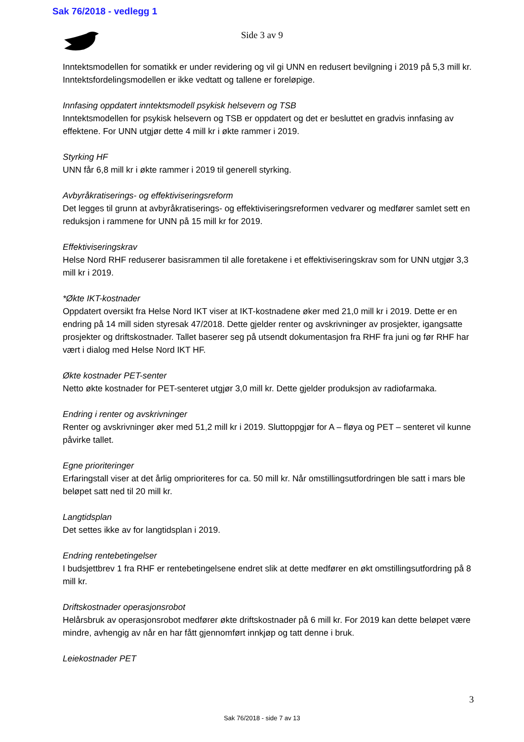Sak 76/2018 - vedlegg 1
Side 3 av 9
Inntektsmodellen for somatikk er under revidering og vil gi UNN en redusert bevilgning i 2019 på 5,3 mill kr. Inntektsfordelingsmodellen er ikke vedtatt og tallene er foreløpige.
Innfasing oppdatert inntektsmodell psykisk helsevern og TSB
Inntektsmodellen for psykisk helsevern og TSB er oppdatert og det er besluttet en gradvis innfasing av effektene. For UNN utgjør dette 4 mill kr i økte rammer i 2019.
Styrking HF
UNN får 6,8 mill kr i økte rammer i 2019 til generell styrking.
Avbyråkratiserings- og effektiviseringsreform
Det legges til grunn at avbyråkratiserings- og effektiviseringsreformen vedvarer og medfører samlet sett en reduksjon i rammene for UNN på 15 mill kr for 2019.
Effektiviseringskrav
Helse Nord RHF reduserer basisrammen til alle foretakene i et effektiviseringskrav som for UNN utgjør 3,3 mill kr i 2019.
*Økte IKT-kostnader
Oppdatert oversikt fra Helse Nord IKT viser at IKT-kostnadene øker med 21,0 mill kr i 2019. Dette er en endring på 14 mill siden styresak 47/2018. Dette gjelder renter og avskrivninger av prosjekter, igangsatte prosjekter og driftskostnader. Tallet baserer seg på utsendt dokumentasjon fra RHF fra juni og før RHF har vært i dialog med Helse Nord IKT HF.
Økte kostnader PET-senter
Netto økte kostnader for PET-senteret utgjør 3,0 mill kr. Dette gjelder produksjon av radiofarmaka.
Endring i renter og avskrivninger
Renter og avskrivninger øker med 51,2 mill kr i 2019. Sluttoppgjør for A – fløya og PET – senteret vil kunne påvirke tallet.
Egne prioriteringer
Erfaringstall viser at det årlig omprioriteres for ca. 50 mill kr. Når omstillingsutfordringen ble satt i mars ble beløpet satt ned til 20 mill kr.
Langtidsplan
Det settes ikke av for langtidsplan i 2019.
Endring rentebetingelser
I budsjettbrev 1 fra RHF er rentebetingelsene endret slik at dette medfører en økt omstillingsutfordring på 8 mill kr.
Driftskostnader operasjonsrobot
Helårsbruk av operasjonsrobot medfører økte driftskostnader på 6 mill kr. For 2019 kan dette beløpet være mindre, avhengig av når en har fått gjennomført innkjøp og tatt denne i bruk.
Leiekostnader PET
3
Sak 76/2018 - side 7 av 13